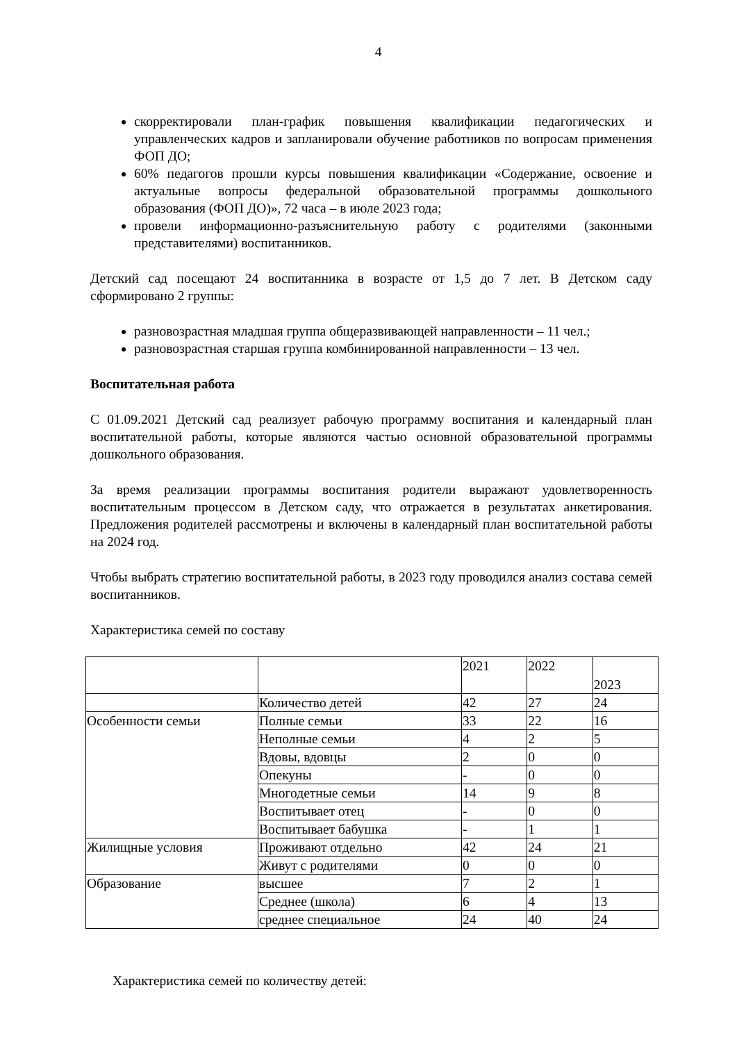4
скорректировали план-график повышения квалификации педагогических и управленческих кадров и запланировали обучение работников по вопросам применения ФОП ДО;
60% педагогов прошли курсы повышения квалификации «Содержание, освоение и актуальные вопросы федеральной образовательной программы дошкольного образования (ФОП ДО)», 72 часа – в июле 2023 года;
провели информационно-разъяснительную работу с родителями (законными представителями) воспитанников.
Детский сад посещают 24 воспитанника в возрасте от 1,5 до 7 лет. В Детском саду сформировано 2 группы:
разновозрастная младшая группа общеразвивающей направленности – 11 чел.;
разновозрастная старшая группа комбинированной направленности – 13 чел.
Воспитательная работа
С 01.09.2021 Детский сад реализует рабочую программу воспитания и календарный план воспитательной работы, которые являются частью основной образовательной программы дошкольного образования.
За время реализации программы воспитания родители выражают удовлетворенность воспитательным процессом в Детском саду, что отражается в результатах анкетирования. Предложения родителей рассмотрены и включены в календарный план воспитательной работы на 2024 год.
Чтобы выбрать стратегию воспитательной работы, в 2023 году проводился анализ состава семей воспитанников.
Характеристика семей по составу
| | | 2021 | 2022 | 2023 |
| | Количество детей | 42 | 27 | 24 |
| Особенности семьи | Полные семьи | 33 | 22 | 16 |
| | Неполные семьи | 4 | 2 | 5 |
| | Вдовы, вдовцы | 2 | 0 | 0 |
| | Опекуны | - | 0 | 0 |
| | Многодетные семьи | 14 | 9 | 8 |
| | Воспитывает отец | - | 0 | 0 |
| | Воспитывает бабушка | - | 1 | 1 |
| Жилищные условия | Проживают отдельно | 42 | 24 | 21 |
| | Живут с родителями | 0 | 0 | 0 |
| Образование | высшее | 7 | 2 | 1 |
| | Среднее (школа) | 6 | 4 | 13 |
| | среднее специальное | 24 | 40 | 24 |
Характеристика семей по количеству детей: